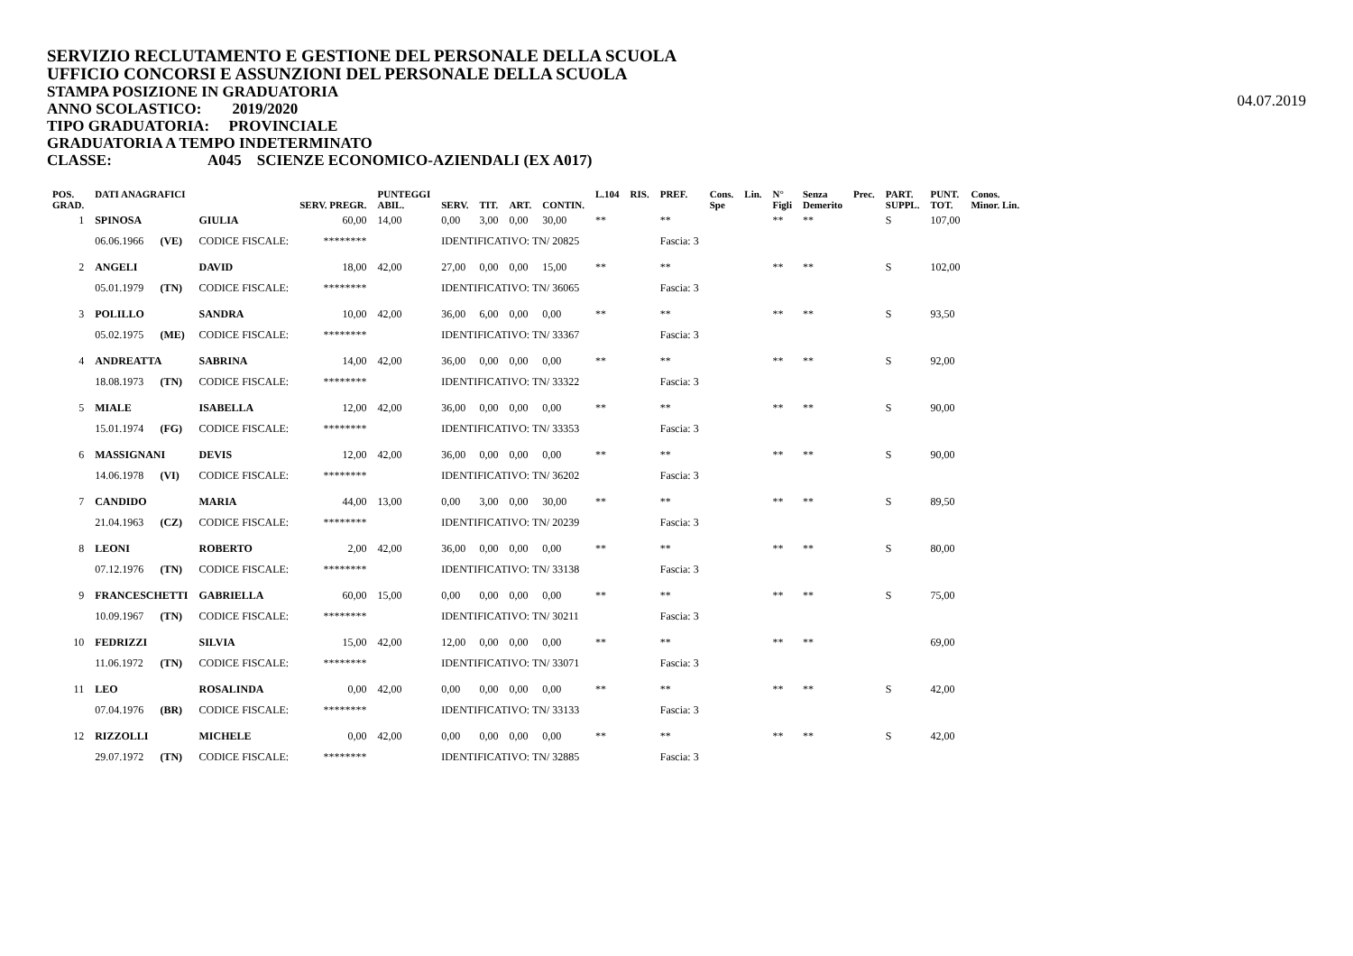SERVIZIO RECLUTAMENTO E GESTIONE DEL PERSONALE DELLA SCUOLA
UFFICIO CONCORSI E ASSUNZIONI DEL PERSONALE DELLA SCUOLA
STAMPA POSIZIONE IN GRADUATORIA
ANNO SCOLASTICO: 2019/2020
TIPO GRADUATORIA: PROVINCIALE
GRADUATORIA A TEMPO INDETERMINATO
CLASSE: A045 SCIENZE ECONOMICO-AZIENDALI (EX A017)
04.07.2019
| POS. GRAD. | DATI ANAGRAFICI | | | SERV. PREGR. | PUNTEGGI ABIL. | SERV. | TIT. | ART. | CONTIN. | L.104 | RIS. | PREF. | Cons. Spe | Lin. | N° Figli | Senza Demerito | Prec. | PART. SUPPL. | PUNT. TOT. | Conos. Minor. Lin. |
| --- | --- | --- | --- | --- | --- | --- | --- | --- | --- | --- | --- | --- | --- | --- | --- | --- | --- | --- | --- | --- |
| 1 | SPINOSA | | GIULIA | 60,00 | 14,00 | 0,00 | 3,00 | 0,00 | 30,00 | ** | | ** | | | ** | ** | | S | 107,00 | |
| | 06.06.1966 | (VE) | CODICE FISCALE: | ******** | | IDENTIFICATIVO: TN/ 20825 | | | | | | Fascia: 3 | | | | | | | | |
| 2 | ANGELI | | DAVID | 18,00 | 42,00 | 27,00 | 0,00 | 0,00 | 15,00 | ** | | ** | | | ** | ** | | S | 102,00 | |
| | 05.01.1979 | (TN) | CODICE FISCALE: | ******** | | IDENTIFICATIVO: TN/ 36065 | | | | | | Fascia: 3 | | | | | | | | |
| 3 | POLILLO | | SANDRA | 10,00 | 42,00 | 36,00 | 6,00 | 0,00 | 0,00 | ** | | ** | | | ** | ** | | S | 93,50 | |
| | 05.02.1975 | (ME) | CODICE FISCALE: | ******** | | IDENTIFICATIVO: TN/ 33367 | | | | | | Fascia: 3 | | | | | | | | |
| 4 | ANDREATTA | | SABRINA | 14,00 | 42,00 | 36,00 | 0,00 | 0,00 | 0,00 | ** | | ** | | | ** | ** | | S | 92,00 | |
| | 18.08.1973 | (TN) | CODICE FISCALE: | ******** | | IDENTIFICATIVO: TN/ 33322 | | | | | | Fascia: 3 | | | | | | | | |
| 5 | MIALE | | ISABELLA | 12,00 | 42,00 | 36,00 | 0,00 | 0,00 | 0,00 | ** | | ** | | | ** | ** | | S | 90,00 | |
| | 15.01.1974 | (FG) | CODICE FISCALE: | ******** | | IDENTIFICATIVO: TN/ 33353 | | | | | | Fascia: 3 | | | | | | | | |
| 6 | MASSIGNANI | | DEVIS | 12,00 | 42,00 | 36,00 | 0,00 | 0,00 | 0,00 | ** | | ** | | | ** | ** | | S | 90,00 | |
| | 14.06.1978 | (VI) | CODICE FISCALE: | ******** | | IDENTIFICATIVO: TN/ 36202 | | | | | | Fascia: 3 | | | | | | | | |
| 7 | CANDIDO | | MARIA | 44,00 | 13,00 | 0,00 | 3,00 | 0,00 | 30,00 | ** | | ** | | | ** | ** | | S | 89,50 | |
| | 21.04.1963 | (CZ) | CODICE FISCALE: | ******** | | IDENTIFICATIVO: TN/ 20239 | | | | | | Fascia: 3 | | | | | | | | |
| 8 | LEONI | | ROBERTO | 2,00 | 42,00 | 36,00 | 0,00 | 0,00 | 0,00 | ** | | ** | | | ** | ** | | S | 80,00 | |
| | 07.12.1976 | (TN) | CODICE FISCALE: | ******** | | IDENTIFICATIVO: TN/ 33138 | | | | | | Fascia: 3 | | | | | | | | |
| 9 | FRANCESCHETTI | | GABRIELLA | 60,00 | 15,00 | 0,00 | 0,00 | 0,00 | 0,00 | ** | | ** | | | ** | ** | | S | 75,00 | |
| | 10.09.1967 | (TN) | CODICE FISCALE: | ******** | | IDENTIFICATIVO: TN/ 30211 | | | | | | Fascia: 3 | | | | | | | | |
| 10 | FEDRIZZI | | SILVIA | 15,00 | 42,00 | 12,00 | 0,00 | 0,00 | 0,00 | ** | | ** | | | ** | ** | | | 69,00 | |
| | 11.06.1972 | (TN) | CODICE FISCALE: | ******** | | IDENTIFICATIVO: TN/ 33071 | | | | | | Fascia: 3 | | | | | | | | |
| 11 | LEO | | ROSALINDA | 0,00 | 42,00 | 0,00 | 0,00 | 0,00 | 0,00 | ** | | ** | | | ** | ** | | S | 42,00 | |
| | 07.04.1976 | (BR) | CODICE FISCALE: | ******** | | IDENTIFICATIVO: TN/ 33133 | | | | | | Fascia: 3 | | | | | | | | |
| 12 | RIZZOLLI | | MICHELE | 0,00 | 42,00 | 0,00 | 0,00 | 0,00 | 0,00 | ** | | ** | | | ** | ** | | S | 42,00 | |
| | 29.07.1972 | (TN) | CODICE FISCALE: | ******** | | IDENTIFICATIVO: TN/ 32885 | | | | | | Fascia: 3 | | | | | | | | |